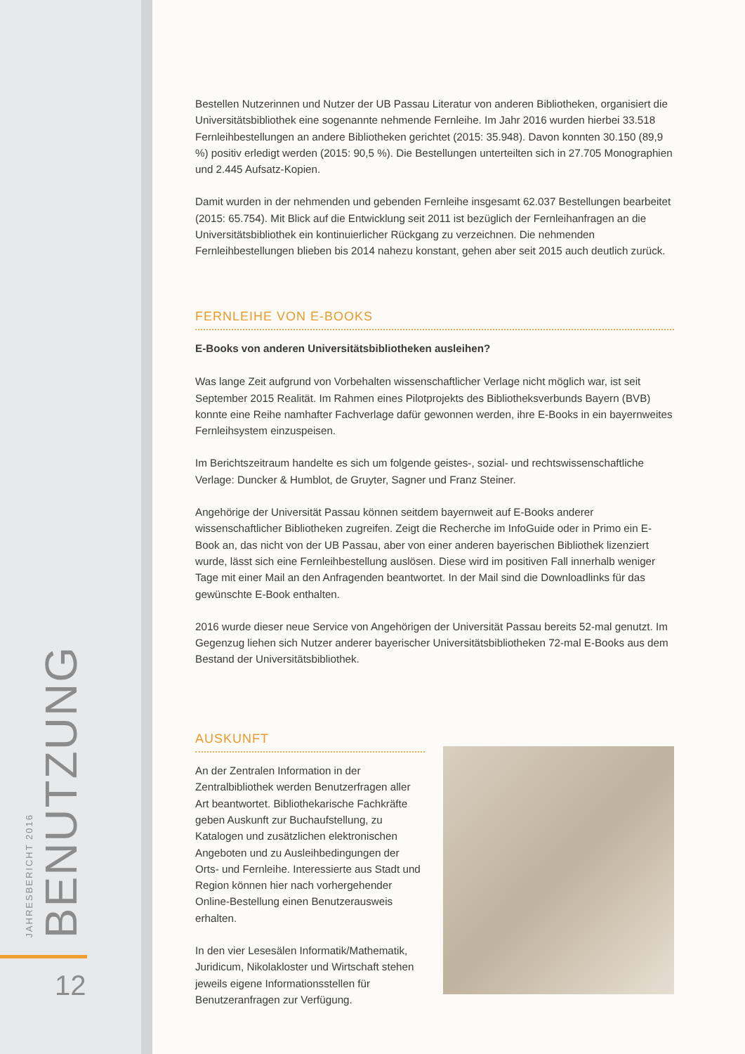JAHRESBERICHT 2016 BENUTZUNG
12
Bestellen Nutzerinnen und Nutzer der UB Passau Literatur von anderen Bibliotheken, organisiert die Universitätsbibliothek eine sogenannte nehmende Fernleihe. Im Jahr 2016 wurden hierbei 33.518 Fernleihbestellungen an andere Bibliotheken gerichtet (2015: 35.948). Davon konnten 30.150 (89,9 %) positiv erledigt werden (2015: 90,5 %). Die Bestellungen unterteilten sich in 27.705 Monographien und 2.445 Aufsatz-Kopien.
Damit wurden in der nehmenden und gebenden Fernleihe insgesamt 62.037 Bestellungen bearbeitet (2015: 65.754). Mit Blick auf die Entwicklung seit 2011 ist bezüglich der Fernleihanfragen an die Universitätsbibliothek ein kontinuierlicher Rückgang zu verzeichnen. Die nehmenden Fernleihbestellungen blieben bis 2014 nahezu konstant, gehen aber seit 2015 auch deutlich zurück.
FERNLEIHE VON E-BOOKS
E-Books von anderen Universitätsbibliotheken ausleihen?
Was lange Zeit aufgrund von Vorbehalten wissenschaftlicher Verlage nicht möglich war, ist seit September 2015 Realität. Im Rahmen eines Pilotprojekts des Bibliotheksverbunds Bayern (BVB) konnte eine Reihe namhafter Fachverlage dafür gewonnen werden, ihre E-Books in ein bayernweites Fernleihsystem einzuspeisen.
Im Berichtszeitraum handelte es sich um folgende geistes-, sozial- und rechtswissenschaftliche Verlage: Duncker & Humblot, de Gruyter, Sagner und Franz Steiner.
Angehörige der Universität Passau können seitdem bayernweit auf E-Books anderer wissenschaftlicher Bibliotheken zugreifen. Zeigt die Recherche im InfoGuide oder in Primo ein E-Book an, das nicht von der UB Passau, aber von einer anderen bayerischen Bibliothek lizenziert wurde, lässt sich eine Fernleihbestellung auslösen. Diese wird im positiven Fall innerhalb weniger Tage mit einer Mail an den Anfragenden beantwortet. In der Mail sind die Downloadlinks für das gewünschte E-Book enthalten.
2016 wurde dieser neue Service von Angehörigen der Universität Passau bereits 52-mal genutzt. Im Gegenzug liehen sich Nutzer anderer bayerischer Universitätsbibliotheken 72-mal E-Books aus dem Bestand der Universitätsbibliothek.
AUSKUNFT
An der Zentralen Information in der Zentralbibliothek werden Benutzerfragen aller Art beantwortet. Bibliothekarische Fachkräfte geben Auskunft zur Buchaufstellung, zu Katalogen und zusätzlichen elektronischen Angeboten und zu Ausleihbedingungen der Orts- und Fernleihe. Interessierte aus Stadt und Region können hier nach vorhergehender Online-Bestellung einen Benutzerausweis erhalten.
In den vier Lesesälen Informatik/Mathematik, Juridicum, Nikolakloster und Wirtschaft stehen jeweils eigene Informationsstellen für Benutzeranfragen zur Verfügung.